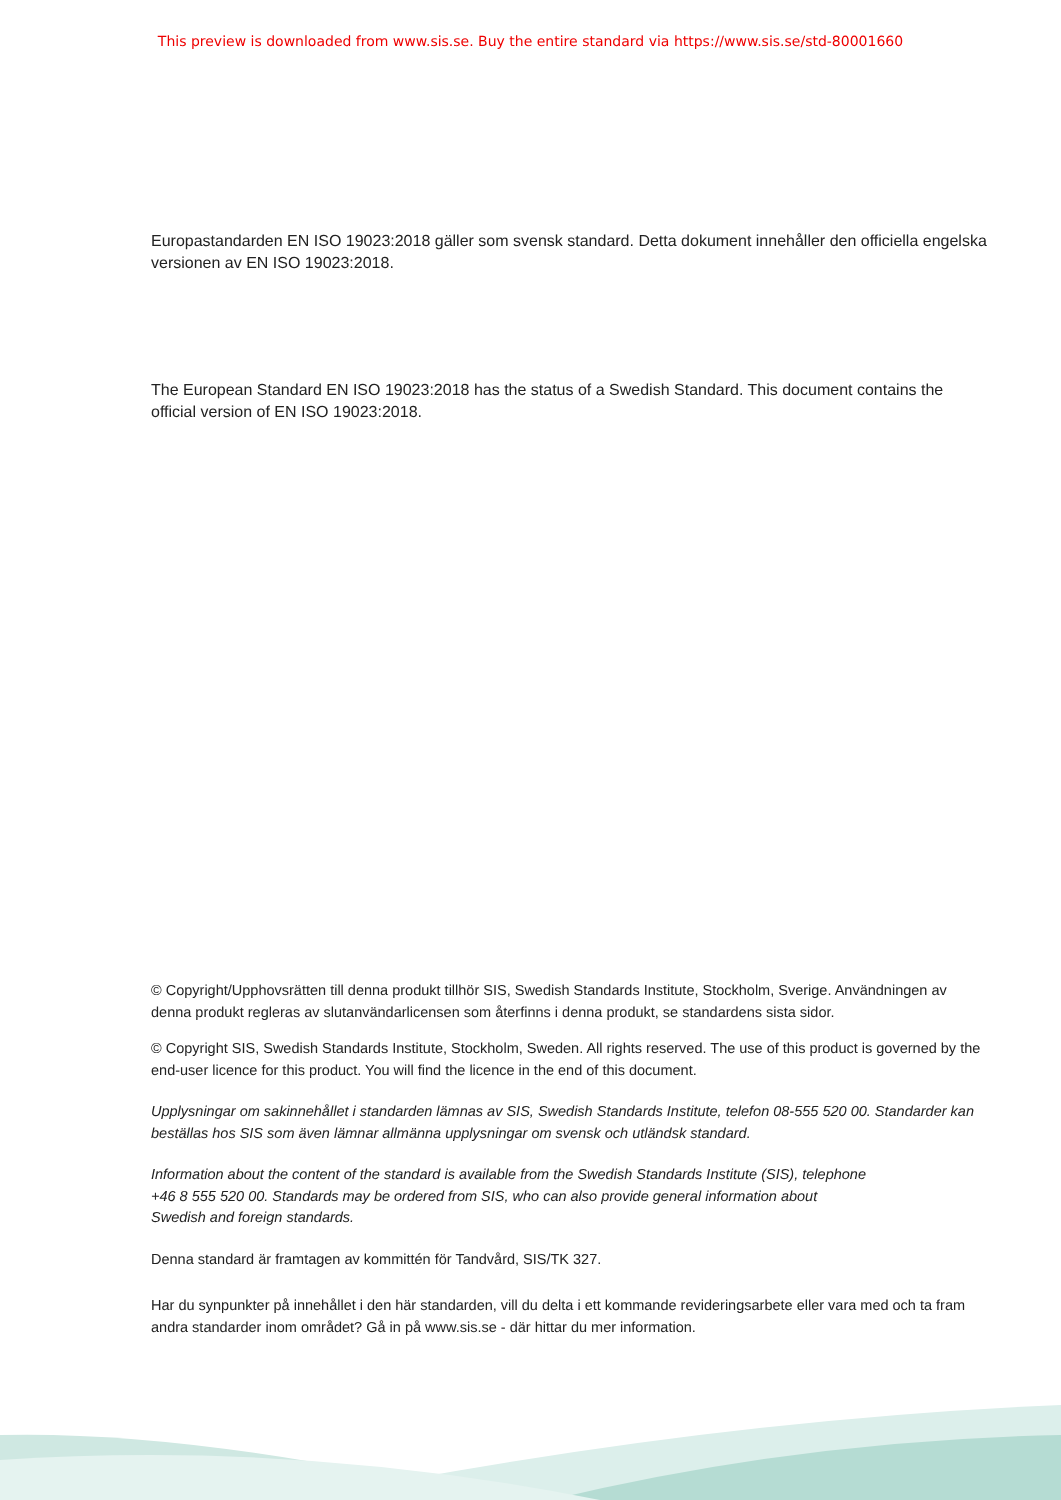This preview is downloaded from www.sis.se. Buy the entire standard via https://www.sis.se/std-80001660
Europastandarden EN ISO 19023:2018 gäller som svensk standard. Detta dokument innehåller den officiella engelska versionen av EN ISO 19023:2018.
The European Standard EN ISO 19023:2018 has the status of a Swedish Standard. This document contains the official version of EN ISO 19023:2018.
© Copyright/Upphovsrätten till denna produkt tillhör SIS, Swedish Standards Institute, Stockholm, Sverige. Användningen av denna produkt regleras av slutanvändarlicensen som återfinns i denna produkt, se standardens sista sidor.
© Copyright SIS, Swedish Standards Institute, Stockholm, Sweden. All rights reserved. The use of this product is governed by the end-user licence for this product. You will find the licence in the end of this document.
Upplysningar om sakinnehållet i standarden lämnas av SIS, Swedish Standards Institute, telefon 08-555 520 00. Standarder kan beställas hos SIS som även lämnar allmänna upplysningar om svensk och utländsk standard.
Information about the content of the standard is available from the Swedish Standards Institute (SIS), telephone +46 8 555 520 00. Standards may be ordered from SIS, who can also provide general information about Swedish and foreign standards.
Denna standard är framtagen av kommittén för Tandvård, SIS/TK 327.
Har du synpunkter på innehållet i den här standarden, vill du delta i ett kommande revideringsarbete eller vara med och ta fram andra standarder inom området? Gå in på www.sis.se - där hittar du mer information.